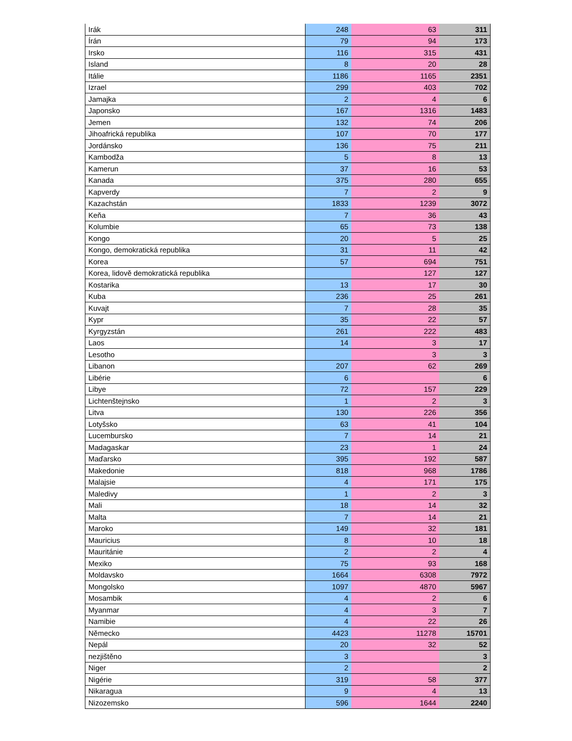| Irák | 248 | 63 | 311 |
| Írán | 79 | 94 | 173 |
| Irsko | 116 | 315 | 431 |
| Island | 8 | 20 | 28 |
| Itálie | 1186 | 1165 | 2351 |
| Izrael | 299 | 403 | 702 |
| Jamajka | 2 | 4 | 6 |
| Japonsko | 167 | 1316 | 1483 |
| Jemen | 132 | 74 | 206 |
| Jihoafrická republika | 107 | 70 | 177 |
| Jordánsko | 136 | 75 | 211 |
| Kambodža | 5 | 8 | 13 |
| Kamerun | 37 | 16 | 53 |
| Kanada | 375 | 280 | 655 |
| Kapverdy | 7 | 2 | 9 |
| Kazachstán | 1833 | 1239 | 3072 |
| Keňa | 7 | 36 | 43 |
| Kolumbie | 65 | 73 | 138 |
| Kongo | 20 | 5 | 25 |
| Kongo, demokratická republika | 31 | 11 | 42 |
| Korea | 57 | 694 | 751 |
| Korea, lidově demokratická republika | | 127 | 127 |
| Kostarika | 13 | 17 | 30 |
| Kuba | 236 | 25 | 261 |
| Kuvajt | 7 | 28 | 35 |
| Kypr | 35 | 22 | 57 |
| Kyrgyzstán | 261 | 222 | 483 |
| Laos | 14 | 3 | 17 |
| Lesotho | | 3 | 3 |
| Libanon | 207 | 62 | 269 |
| Libérie | 6 | | 6 |
| Libye | 72 | 157 | 229 |
| Lichtenštejnsko | 1 | 2 | 3 |
| Litva | 130 | 226 | 356 |
| Lotyšsko | 63 | 41 | 104 |
| Lucembursko | 7 | 14 | 21 |
| Madagaskar | 23 | 1 | 24 |
| Maďarsko | 395 | 192 | 587 |
| Makedonie | 818 | 968 | 1786 |
| Malajsie | 4 | 171 | 175 |
| Maledivy | 1 | 2 | 3 |
| Mali | 18 | 14 | 32 |
| Malta | 7 | 14 | 21 |
| Maroko | 149 | 32 | 181 |
| Mauricius | 8 | 10 | 18 |
| Mauritánie | 2 | 2 | 4 |
| Mexiko | 75 | 93 | 168 |
| Moldavsko | 1664 | 6308 | 7972 |
| Mongolsko | 1097 | 4870 | 5967 |
| Mosambik | 4 | 2 | 6 |
| Myanmar | 4 | 3 | 7 |
| Namibie | 4 | 22 | 26 |
| Německo | 4423 | 11278 | 15701 |
| Nepál | 20 | 32 | 52 |
| nezjištěno | 3 | | 3 |
| Niger | 2 | | 2 |
| Nigérie | 319 | 58 | 377 |
| Nikaragua | 9 | 4 | 13 |
| Nizozemsko | 596 | 1644 | 2240 |